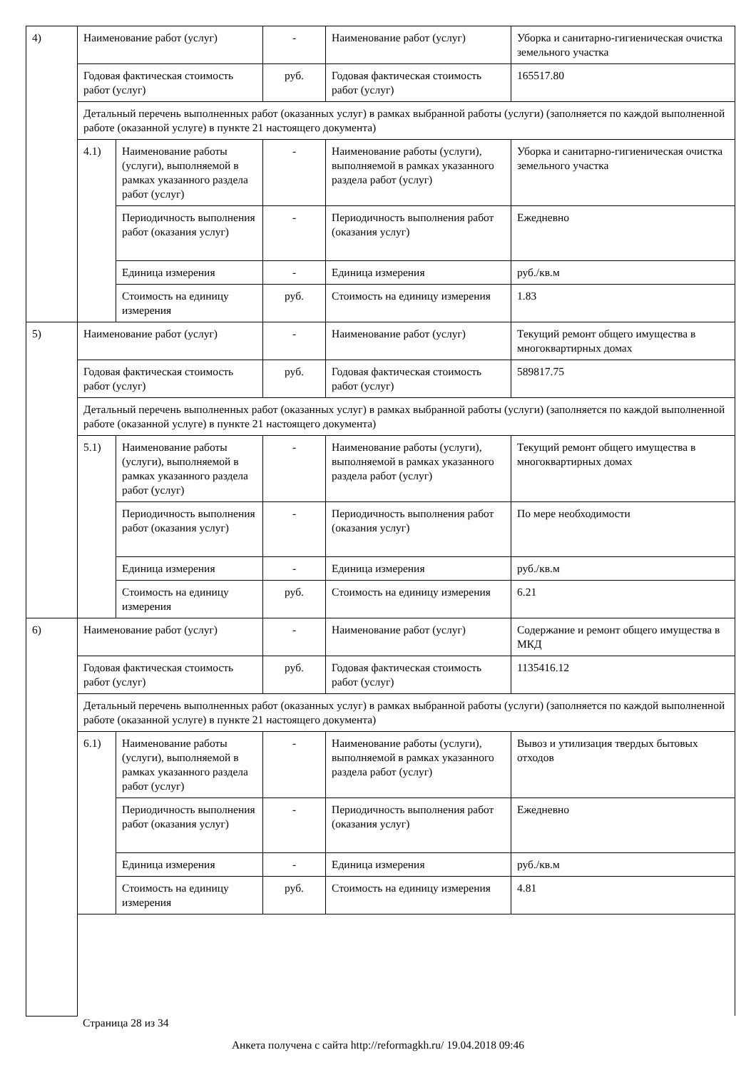| 4) | Наименование работ (услуг) | | - | Наименование работ (услуг) | Уборка и санитарно-гигиеническая очистка земельного участка |
| | Годовая фактическая стоимость работ (услуг) | | руб. | Годовая фактическая стоимость работ (услуг) | 165517.80 |
| | Детальный перечень выполненных работ (оказанных услуг) в рамках выбранной работы (услуги) (заполняется по каждой выполненной работе (оказанной услуге) в пункте 21 настоящего документа) | | | | |
| | 4.1) | Наименование работы (услуги), выполняемой в рамках указанного раздела работ (услуг) | - | Наименование работы (услуги), выполняемой в рамках указанного раздела работ (услуг) | Уборка и санитарно-гигиеническая очистка земельного участка |
| | | Периодичность выполнения работ (оказания услуг) | - | Периодичность выполнения работ (оказания услуг) | Ежедневно |
| | | Единица измерения | - | Единица измерения | руб./кв.м |
| | | Стоимость на единицу измерения | руб. | Стоимость на единицу измерения | 1.83 |
| 5) | Наименование работ (услуг) | | - | Наименование работ (услуг) | Текущий ремонт общего имущества в многоквартирных домах |
| | Годовая фактическая стоимость работ (услуг) | | руб. | Годовая фактическая стоимость работ (услуг) | 589817.75 |
| | Детальный перечень выполненных работ (оказанных услуг) в рамках выбранной работы (услуги) (заполняется по каждой выполненной работе (оказанной услуге) в пункте 21 настоящего документа) | | | | |
| | 5.1) | Наименование работы (услуги), выполняемой в рамках указанного раздела работ (услуг) | - | Наименование работы (услуги), выполняемой в рамках указанного раздела работ (услуг) | Текущий ремонт общего имущества в многоквартирных домах |
| | | Периодичность выполнения работ (оказания услуг) | - | Периодичность выполнения работ (оказания услуг) | По мере необходимости |
| | | Единица измерения | - | Единица измерения | руб./кв.м |
| | | Стоимость на единицу измерения | руб. | Стоимость на единицу измерения | 6.21 |
| 6) | Наименование работ (услуг) | | - | Наименование работ (услуг) | Содержание и ремонт общего имущества в МКД |
| | Годовая фактическая стоимость работ (услуг) | | руб. | Годовая фактическая стоимость работ (услуг) | 1135416.12 |
| | Детальный перечень выполненных работ (оказанных услуг) в рамках выбранной работы (услуги) (заполняется по каждой выполненной работе (оказанной услуге) в пункте 21 настоящего документа) | | | | |
| | 6.1) | Наименование работы (услуги), выполняемой в рамках указанного раздела работ (услуг) | - | Наименование работы (услуги), выполняемой в рамках указанного раздела работ (услуг) | Вывоз и утилизация твердых бытовых отходов |
| | | Периодичность выполнения работ (оказания услуг) | - | Периодичность выполнения работ (оказания услуг) | Ежедневно |
| | | Единица измерения | - | Единица измерения | руб./кв.м |
| | | Стоимость на единицу измерения | руб. | Стоимость на единицу измерения | 4.81 |
Страница 28 из 34
Анкета получена с сайта http://reformagkh.ru/ 19.04.2018 09:46